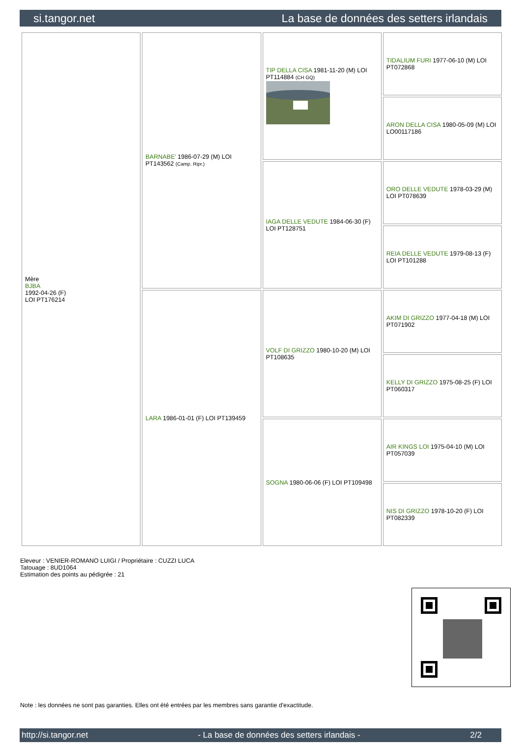si.tangor.net La base de données des setters irlandais
| Mère BJBA 1992-04-26 (F) LOI PT176214 | BARNABE' 1986-07-29 (M) LOI PT143562 (Camp. Ripr.) | TIP DELLA CISA 1981-11-20 (M) LOI PT114884 (CH GQ) | TIDALIUM FURI 1977-06-10 (M) LOI PT072868 |
| | | | ARON DELLA CISA 1980-05-09 (M) LOI LO00117186 |
| | | IAGA DELLE VEDUTE 1984-06-30 (F) LOI PT128751 | ORO DELLE VEDUTE 1978-03-29 (M) LOI PT078639 |
| | | | REIA DELLE VEDUTE 1979-08-13 (F) LOI PT101288 |
| | LARA 1986-01-01 (F) LOI PT139459 | VOLF DI GRIZZO 1980-10-20 (M) LOI PT108635 | AKIM DI GRIZZO 1977-04-18 (M) LOI PT071902 |
| | | | KELLY DI GRIZZO 1975-08-25 (F) LOI PT060317 |
| | | SOGNA 1980-06-06 (F) LOI PT109498 | AIR KINGS LOI 1975-04-10 (M) LOI PT057039 |
| | | | NIS DI GRIZZO 1978-10-20 (F) LOI PT082339 |
Eleveur : VENIER-ROMANO LUIGI / Propriétaire : CUZZI LUCA
Tatouage : 8UD1064
Estimation des points au pédigrée : 21
Note : les données ne sont pas garanties. Elles ont été entrées par les membres sans garantie d'exactitude.
http://si.tangor.net - La base de données des setters irlandais - 2/2